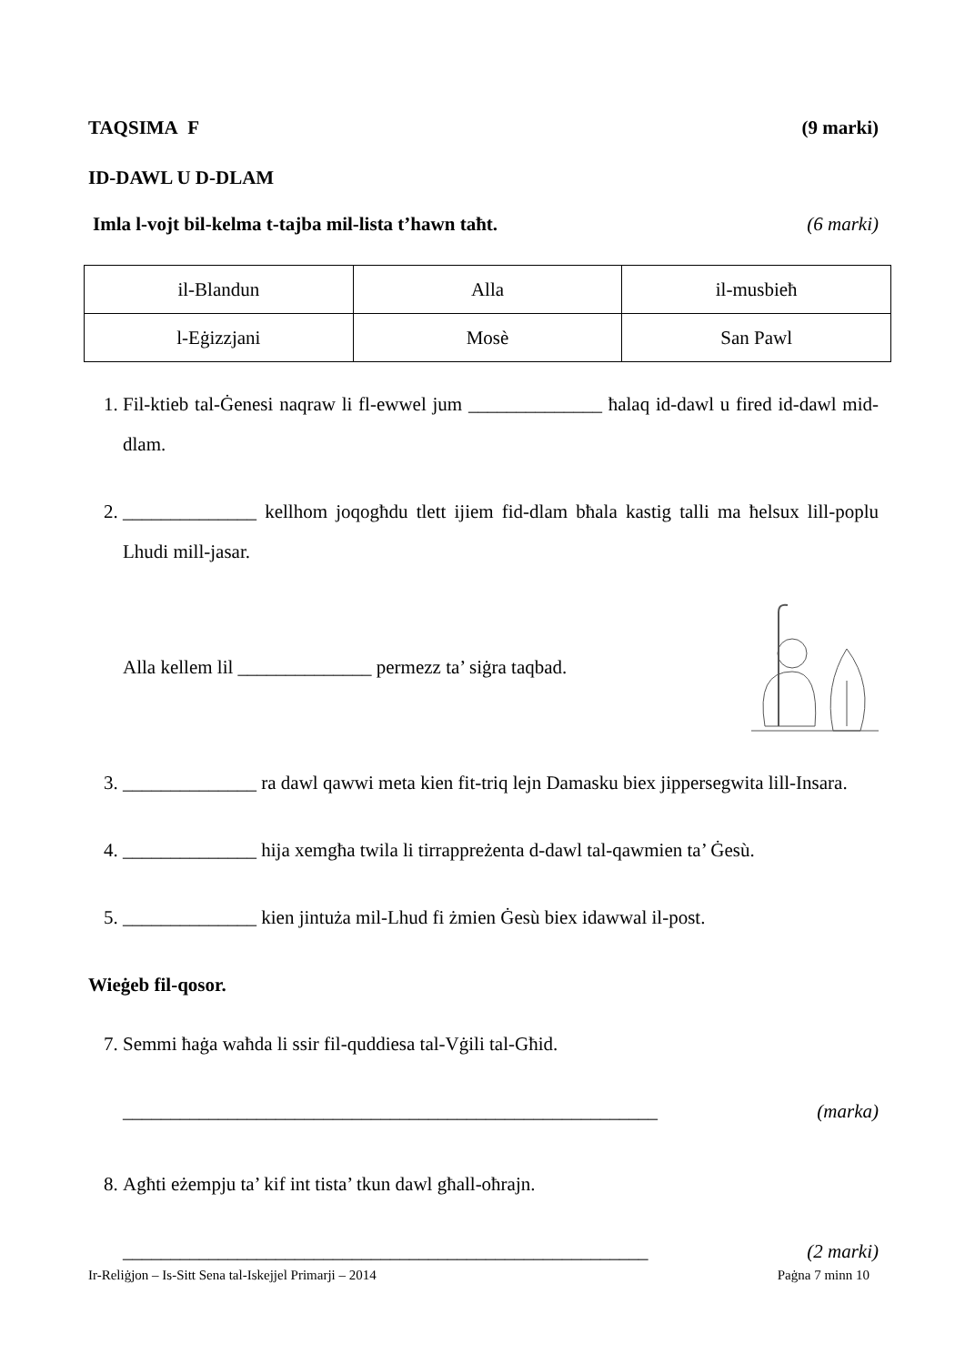TAQSIMA F (9 marki)
ID-DAWL U D-DLAM
Imla l-vojt bil-kelma t-tajba mil-lista t’hawn taħt. (6 marki)
| il-Blandun | Alla | il-musbieħ |
| l-Eġizzjani | Mosè | San Pawl |
1. Fil-ktieb tal-Ġenesi naqraw li fl-ewwel jum ______________ ħalaq id-dawl u fired id-dawl mid-dlam.
2. ______________ kellhom joqogħdu tlett ijiem fid-dlam bħala kastig talli ma ħelsux lill-poplu Lhudi mill-jasar.
Alla kellem lil ______________ permezz ta’ siġra taqbad.
4. ______________ ra dawl qawwi meta kien fit-triq lejn Damasku biex jippersegwita lill-Insara.
5. ______________ hija xemgħa twila li tirrappreżenta d-dawl tal-qawmien ta’ Ġesù.
6. ______________ kien jintuża mil-Lhud fi żmien Ġesù biex idawwal il-post.
Wieġeb fil-qosor.
7. Semmi ħaġa waħda li ssir fil-quddiesa tal-Vġili tal-Għid.
________________________________________________________ (marka)
8. Agħti eżempju ta’ kif int tista’ tkun dawl għall-oħrajn.
_______________________________________________________ (2 marki)
Ir-Reliġjon – Is-Sitt Sena tal-Iskejjel Primarji – 2014 Paġna 7 minn 10